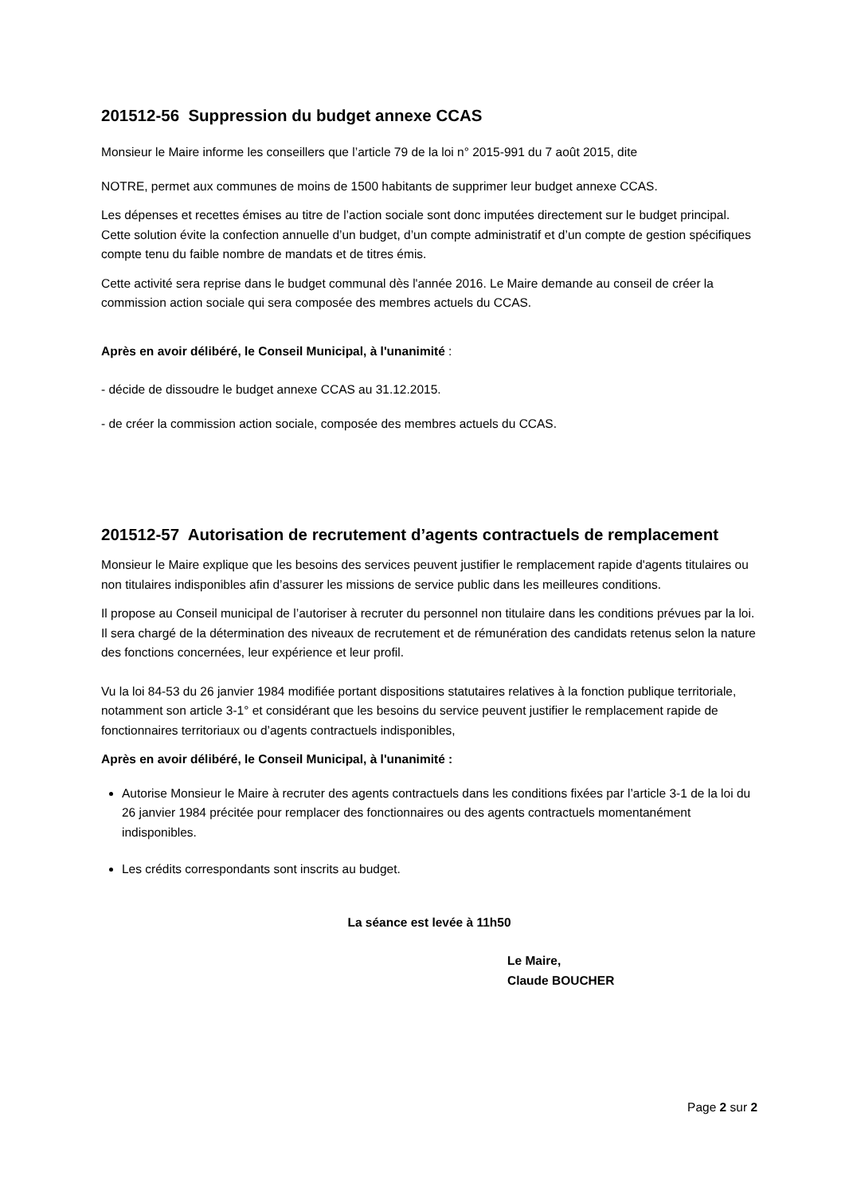201512-56 Suppression du budget annexe CCAS
Monsieur le Maire informe les conseillers que l’article 79 de la loi n° 2015-991 du 7 août 2015, dite
NOTRE, permet aux communes de moins de 1500 habitants de supprimer leur budget annexe CCAS.
Les dépenses et recettes émises au titre de l’action sociale sont donc imputées directement sur le budget principal. Cette solution évite la confection annuelle d’un budget, d’un compte administratif et d’un compte de gestion spécifiques compte tenu du faible nombre de mandats et de titres émis.
Cette activité sera reprise dans le budget communal dès l'année 2016. Le Maire demande au conseil de créer la commission action sociale qui sera composée des membres actuels du CCAS.
Après en avoir délibéré, le Conseil Municipal, à l'unanimité :
- décide de dissoudre le budget annexe CCAS au 31.12.2015.
- de créer la commission action sociale, composée des membres actuels du CCAS.
201512-57 Autorisation de recrutement d’agents contractuels de remplacement
Monsieur le Maire explique que les besoins des services peuvent justifier le remplacement rapide d'agents titulaires ou non titulaires indisponibles afin d’assurer les missions de service public dans les meilleures conditions.
Il propose au Conseil municipal de l’autoriser à recruter du personnel non titulaire dans les conditions prévues par la loi. Il sera chargé de la détermination des niveaux de recrutement et de rémunération des candidats retenus selon la nature des fonctions concernées, leur expérience et leur profil.
Vu la loi 84-53 du 26 janvier 1984 modifiée portant dispositions statutaires relatives à la fonction publique territoriale, notamment son article 3-1° et considérant que les besoins du service peuvent justifier le remplacement rapide de fonctionnaires territoriaux ou d’agents contractuels indisponibles,
Après en avoir délibéré, le Conseil Municipal, à l'unanimité :
Autorise Monsieur le Maire à recruter des agents contractuels dans les conditions fixées par l’article 3-1 de la loi du 26 janvier 1984 précitée pour remplacer des fonctionnaires ou des agents contractuels momentanément indisponibles.
Les crédits correspondants sont inscrits au budget.
La séance est levée à 11h50
Le Maire,
Claude BOUCHER
Page 2 sur 2